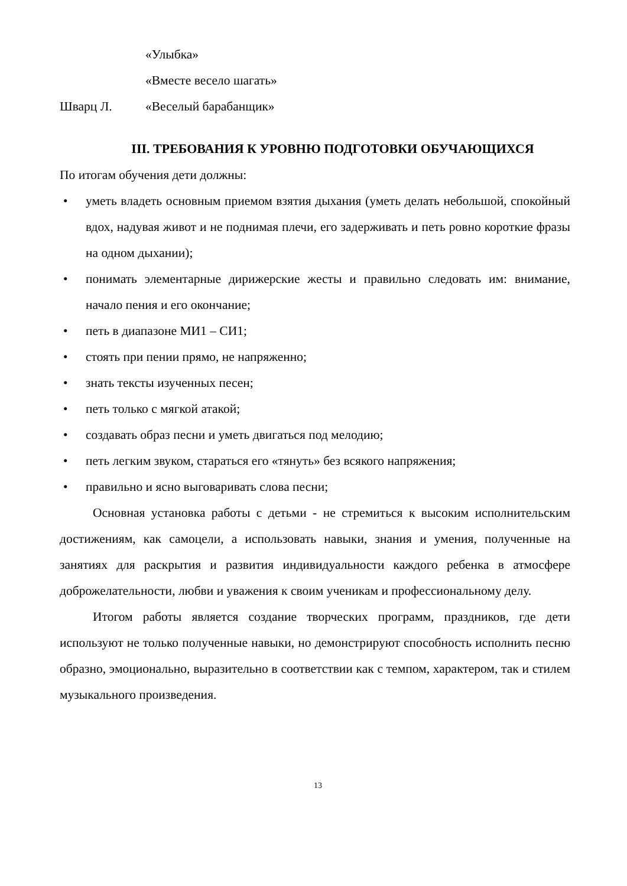«Улыбка»
«Вместе весело шагать»
Шварц Л. «Веселый барабанщик»
III. ТРЕБОВАНИЯ К УРОВНЮ ПОДГОТОВКИ ОБУЧАЮЩИХСЯ
По итогам обучения дети должны:
• уметь владеть основным приемом взятия дыхания (уметь делать небольшой, спокойный вдох, надувая живот и не поднимая плечи, его задерживать и петь ровно короткие фразы на одном дыхании);
• понимать элементарные дирижерские жесты и правильно следовать им: внимание, начало пения и его окончание;
• петь в диапазоне МИ1 – СИ1;
• стоять при пении прямо, не напряженно;
• знать тексты изученных песен;
• петь только с мягкой атакой;
• создавать образ песни и уметь двигаться под мелодию;
• петь легким звуком, стараться его «тянуть» без всякого напряжения;
• правильно и ясно выговаривать слова песни;
Основная установка работы с детьми - не стремиться к высоким исполнительским достижениям, как самоцели, а использовать навыки, знания и умения, полученные на занятиях для раскрытия и развития индивидуальности каждого ребенка в атмосфере доброжелательности, любви и уважения к своим ученикам и профессиональному делу.
Итогом работы является создание творческих программ, праздников, где дети используют не только полученные навыки, но демонстрируют способность исполнить песню образно, эмоционально, выразительно в соответствии как с темпом, характером, так и стилем музыкального произведения.
13